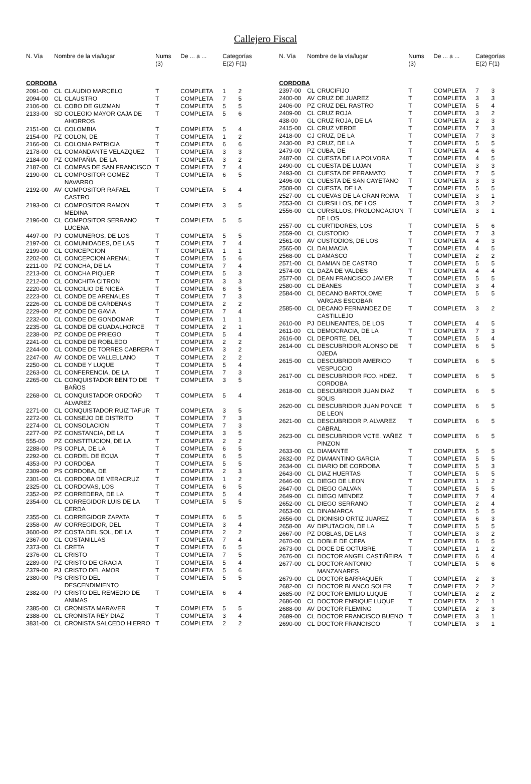Callejero Fiscal
| N. Vía | Nombre de la vía/lugar | | Nums (3) | De ... a ... | Categorías E(2) F(1) | |
| --- | --- | --- | --- | --- | --- | --- |
| CORDOBA | | | | | | |
| 2091-00 | CL | CLAUDIO MARCELO | T | COMPLETA | 1 | 2 |
| 2094-00 | CL | CLAUSTRO | T | COMPLETA | 7 | 5 |
| 2106-00 | CL | COBO DE GUZMAN | T | COMPLETA | 5 | 5 |
| 2133-00 | SD | COLEGIO MAYOR CAJA DE AHORROS | T | COMPLETA | 5 | 6 |
| 2151-00 | CL | COLOMBIA | T | COMPLETA | 5 | 4 |
| 2154-00 | PZ | COLON, DE | T | COMPLETA | 1 | 2 |
| 2166-00 | CL | COLONIA PATRICIA | T | COMPLETA | 6 | 6 |
| 2178-00 | CL | COMANDANTE VELAZQUEZ | T | COMPLETA | 3 | 3 |
| 2184-00 | PZ | COMPAÑIA, DE LA | T | COMPLETA | 3 | 2 |
| 2187-00 | CL | COMPAS DE SAN FRANCISCO | T | COMPLETA | 7 | 4 |
| 2190-00 | CL | COMPOSITOR GOMEZ NAVARRO | T | COMPLETA | 6 | 5 |
| 2192-00 | AV | COMPOSITOR RAFAEL CASTRO | T | COMPLETA | 5 | 4 |
| 2193-00 | CL | COMPOSITOR RAMON MEDINA | T | COMPLETA | 3 | 5 |
| 2196-00 | CL | COMPOSITOR SERRANO LUCENA | T | COMPLETA | 5 | 5 |
| 4497-00 | PJ | COMUNEROS, DE LOS | T | COMPLETA | 5 | 5 |
| 2197-00 | CL | COMUNIDADES, DE LAS | T | COMPLETA | 7 | 4 |
| 2199-00 | CL | CONCEPCION | T | COMPLETA | 1 | 1 |
| 2202-00 | CL | CONCEPCION ARENAL | T | COMPLETA | 5 | 6 |
| 2211-00 | PZ | CONCHA, DE LA | T | COMPLETA | 7 | 4 |
| 2213-00 | CL | CONCHA PIQUER | T | COMPLETA | 5 | 3 |
| 2212-00 | CL | CONCHITA CITRON | T | COMPLETA | 3 | 3 |
| 2220-00 | CL | CONCILIO DE NICEA | T | COMPLETA | 6 | 5 |
| 2223-00 | CL | CONDE DE ARENALES | T | COMPLETA | 7 | 3 |
| 2226-00 | CL | CONDE DE CARDENAS | T | COMPLETA | 2 | 2 |
| 2229-00 | PZ | CONDE DE GAVIA | T | COMPLETA | 7 | 4 |
| 2232-00 | CL | CONDE DE GONDOMAR | T | COMPLETA | 1 | 1 |
| 2235-00 | GL | CONDE DE GUADALHORCE | T | COMPLETA | 2 | 1 |
| 2238-00 | PZ | CONDE DE PRIEGO | T | COMPLETA | 5 | 4 |
| 2241-00 | CL | CONDE DE ROBLEDO | T | COMPLETA | 2 | 2 |
| 2244-00 | CL | CONDE DE TORRES CABRERA | T | COMPLETA | 3 | 2 |
| 2247-00 | AV | CONDE DE VALLELLANO | T | COMPLETA | 2 | 2 |
| 2250-00 | CL | CONDE Y LUQUE | T | COMPLETA | 5 | 4 |
| 2263-00 | CL | CONFERENCIA, DE LA | T | COMPLETA | 7 | 3 |
| 2265-00 | CL | CONQUISTADOR BENITO DE BAÑOS | T | COMPLETA | 3 | 5 |
| 2268-00 | CL | CONQUISTADOR ORDOÑO ALVAREZ | T | COMPLETA | 5 | 4 |
| 2271-00 | CL | CONQUISTADOR RUIZ TAFUR | T | COMPLETA | 3 | 5 |
| 2272-00 | CL | CONSEJO DE DISTRITO | T | COMPLETA | 7 | 3 |
| 2274-00 | CL | CONSOLACION | T | COMPLETA | 7 | 3 |
| 2277-00 | PZ | CONSTANCIA, DE LA | T | COMPLETA | 3 | 5 |
| 555-00 | PZ | CONSTITUCION, DE LA | T | COMPLETA | 2 | 2 |
| 2288-00 | PS | COPLA, DE LA | T | COMPLETA | 6 | 5 |
| 2292-00 | CL | CORDEL DE ECIJA | T | COMPLETA | 6 | 5 |
| 4353-00 | PJ | CORDOBA | T | COMPLETA | 5 | 5 |
| 2309-00 | PS | CORDOBA, DE | T | COMPLETA | 2 | 3 |
| 2301-00 | CL | CORDOBA DE VERACRUZ | T | COMPLETA | 1 | 2 |
| 2325-00 | CL | CORDOVAS, LOS | T | COMPLETA | 6 | 5 |
| 2352-00 | PZ | CORREDERA, DE LA | T | COMPLETA | 5 | 4 |
| 2354-00 | CL | CORREGIDOR LUIS DE LA CERDA | T | COMPLETA | 5 | 5 |
| 2355-00 | CL | CORREGIDOR ZAPATA | T | COMPLETA | 6 | 5 |
| 2358-00 | AV | CORREGIDOR, DEL | T | COMPLETA | 3 | 4 |
| 3600-00 | PZ | COSTA DEL SOL, DE LA | T | COMPLETA | 2 | 2 |
| 2367-00 | CL | COSTANILLAS | T | COMPLETA | 7 | 4 |
| 2373-00 | CL | CRETA | T | COMPLETA | 6 | 5 |
| 2376-00 | CL | CRISTO | T | COMPLETA | 7 | 5 |
| 2289-00 | PZ | CRISTO DE GRACIA | T | COMPLETA | 5 | 4 |
| 2379-00 | PJ | CRISTO DEL AMOR | T | COMPLETA | 5 | 6 |
| 2380-00 | PS | CRISTO DEL DESCENDIMIENTO | T | COMPLETA | 5 | 5 |
| 2382-00 | PJ | CRISTO DEL REMEDIO DE ANIMAS | T | COMPLETA | 6 | 4 |
| 2385-00 | CL | CRONISTA MARAVER | T | COMPLETA | 5 | 5 |
| 2388-00 | CL | CRONISTA REY DIAZ | T | COMPLETA | 3 | 4 |
| 3831-00 | CL | CRONISTA SALCEDO HIERRO | T | COMPLETA | 2 | 2 |
| N. Vía | Nombre de la vía/lugar | | Nums (3) | De ... a ... | Categorías E(2) F(1) | |
| --- | --- | --- | --- | --- | --- | --- |
| CORDOBA | | | | | | |
| 2397-00 | CL | CRUCIFIJO | T | COMPLETA | 7 | 3 |
| 2400-00 | AV | CRUZ DE JUAREZ | T | COMPLETA | 3 | 3 |
| 2406-00 | PZ | CRUZ DEL RASTRO | T | COMPLETA | 5 | 4 |
| 2409-00 | CL | CRUZ ROJA | T | COMPLETA | 3 | 2 |
| 438-00 | GL | CRUZ ROJA, DE LA | T | COMPLETA | 2 | 3 |
| 2415-00 | CL | CRUZ VERDE | T | COMPLETA | 7 | 3 |
| 2418-00 | CJ | CRUZ, DE LA | T | COMPLETA | 7 | 3 |
| 2430-00 | PJ | CRUZ, DE LA | T | COMPLETA | 5 | 5 |
| 2479-00 | PZ | CUBA, DE | T | COMPLETA | 4 | 6 |
| 2487-00 | CL | CUESTA DE LA POLVORA | T | COMPLETA | 4 | 5 |
| 2490-00 | CL | CUESTA DE LUJAN | T | COMPLETA | 3 | 3 |
| 2493-00 | CL | CUESTA DE PERAMATO | T | COMPLETA | 7 | 5 |
| 2496-00 | CL | CUESTA DE SAN CAYETANO | T | COMPLETA | 3 | 3 |
| 2508-00 | CL | CUESTA, DE LA | T | COMPLETA | 5 | 5 |
| 2527-00 | CL | CUEVAS DE LA GRAN ROMA | T | COMPLETA | 3 | 1 |
| 2553-00 | CL | CURSILLOS, DE LOS | T | COMPLETA | 3 | 2 |
| 2556-00 | CL | CURSILLOS, PROLONGACION DE LOS | T | COMPLETA | 3 | 1 |
| 2557-00 | CL | CURTIDORES, LOS | T | COMPLETA | 5 | 6 |
| 2559-00 | CL | CUSTODIO | T | COMPLETA | 7 | 3 |
| 2561-00 | AV | CUSTODIOS, DE LOS | T | COMPLETA | 4 | 3 |
| 2565-00 | CL | DALMACIA | T | COMPLETA | 4 | 5 |
| 2568-00 | CL | DAMASCO | T | COMPLETA | 2 | 2 |
| 2571-00 | CL | DAMIAN DE CASTRO | T | COMPLETA | 5 | 5 |
| 2574-00 | CL | DAZA DE VALDES | T | COMPLETA | 4 | 4 |
| 2577-00 | CL | DEAN FRANCISCO JAVIER | T | COMPLETA | 5 | 5 |
| 2580-00 | CL | DEANES | T | COMPLETA | 3 | 4 |
| 2584-00 | CL | DECANO BARTOLOME VARGAS ESCOBAR | T | COMPLETA | 5 | 5 |
| 2585-00 | CL | DECANO FERNANDEZ DE CASTILLEJO | T | COMPLETA | 3 | 2 |
| 2610-00 | PJ | DELINEANTES, DE LOS | T | COMPLETA | 4 | 5 |
| 2611-00 | CL | DEMOCRACIA, DE LA | T | COMPLETA | 7 | 3 |
| 2616-00 | CL | DEPORTE, DEL | T | COMPLETA | 5 | 4 |
| 2614-00 | CL | DESCUBRIDOR ALONSO DE OJEDA | T | COMPLETA | 6 | 5 |
| 2615-00 | CL | DESCUBRIDOR AMERICO VESPUCCIO | T | COMPLETA | 6 | 5 |
| 2617-00 | CL | DESCUBRIDOR FCO. HDEZ. CORDOBA | T | COMPLETA | 6 | 5 |
| 2618-00 | CL | DESCUBRIDOR JUAN DIAZ SOLIS | T | COMPLETA | 6 | 5 |
| 2620-00 | CL | DESCUBRIDOR JUAN PONCE DE LEON | T | COMPLETA | 6 | 5 |
| 2621-00 | CL | DESCUBRIDOR P. ALVAREZ CABRAL | T | COMPLETA | 6 | 5 |
| 2623-00 | CL | DESCUBRIDOR VCTE. YAÑEZ PINZON | T | COMPLETA | 6 | 5 |
| 2633-00 | CL | DIAMANTE | T | COMPLETA | 5 | 5 |
| 2632-00 | PZ | DIAMANTINO GARCIA | T | COMPLETA | 5 | 5 |
| 2634-00 | CL | DIARIO DE CORDOBA | T | COMPLETA | 5 | 3 |
| 2643-00 | CL | DIAZ HUERTAS | T | COMPLETA | 5 | 5 |
| 2646-00 | CL | DIEGO DE LEON | T | COMPLETA | 1 | 2 |
| 2647-00 | CL | DIEGO GALVAN | T | COMPLETA | 5 | 5 |
| 2649-00 | CL | DIEGO MENDEZ | T | COMPLETA | 7 | 4 |
| 2652-00 | CL | DIEGO SERRANO | T | COMPLETA | 2 | 4 |
| 2653-00 | CL | DINAMARCA | T | COMPLETA | 5 | 5 |
| 2656-00 | CL | DIONISIO ORTIZ JUAREZ | T | COMPLETA | 6 | 3 |
| 2658-00 | AV | DIPUTACION, DE LA | T | COMPLETA | 5 | 5 |
| 2667-00 | PZ | DOBLAS, DE LAS | T | COMPLETA | 3 | 2 |
| 2670-00 | CL | DOBLE DE CEPA | T | COMPLETA | 6 | 5 |
| 2673-00 | CL | DOCE DE OCTUBRE | T | COMPLETA | 1 | 2 |
| 2676-00 | CL | DOCTOR ANGEL CASTIÑEIRA | T | COMPLETA | 6 | 4 |
| 2677-00 | CL | DOCTOR ANTONIO MANZANARES | T | COMPLETA | 5 | 6 |
| 2679-00 | CL | DOCTOR BARRAQUER | T | COMPLETA | 2 | 3 |
| 2682-00 | CL | DOCTOR BLANCO SOLER | T | COMPLETA | 2 | 2 |
| 2685-00 | PZ | DOCTOR EMILIO LUQUE | T | COMPLETA | 2 | 2 |
| 2686-00 | CL | DOCTOR ENRIQUE LUQUE | T | COMPLETA | 2 | 1 |
| 2688-00 | AV | DOCTOR FLEMING | T | COMPLETA | 2 | 3 |
| 2689-00 | CL | DOCTOR FRANCISCO BUENO | T | COMPLETA | 3 | 1 |
| 2690-00 | CL | DOCTOR FRANCISCO | T | COMPLETA | 3 | 1 |